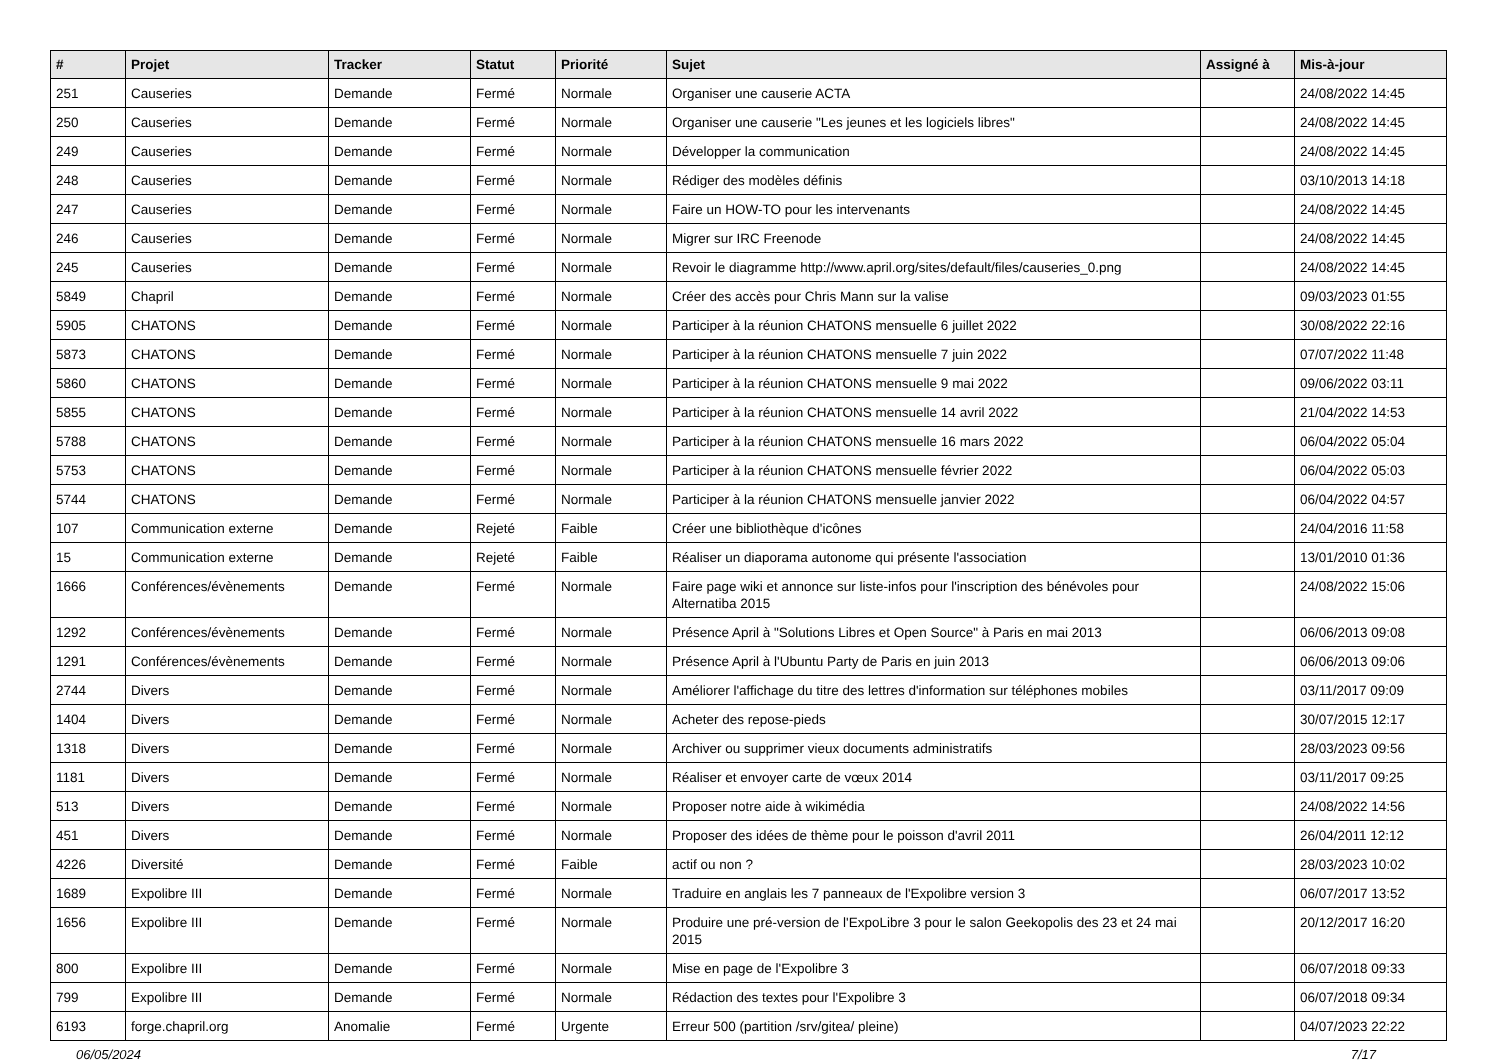| # | Projet | Tracker | Statut | Priorité | Sujet | Assigné à | Mis-à-jour |
| --- | --- | --- | --- | --- | --- | --- | --- |
| 251 | Causeries | Demande | Fermé | Normale | Organiser une causerie ACTA | | 24/08/2022 14:45 |
| 250 | Causeries | Demande | Fermé | Normale | Organiser une causerie "Les jeunes et les logiciels libres" | | 24/08/2022 14:45 |
| 249 | Causeries | Demande | Fermé | Normale | Développer la communication | | 24/08/2022 14:45 |
| 248 | Causeries | Demande | Fermé | Normale | Rédiger des modèles définis | | 03/10/2013 14:18 |
| 247 | Causeries | Demande | Fermé | Normale | Faire un HOW-TO pour les intervenants | | 24/08/2022 14:45 |
| 246 | Causeries | Demande | Fermé | Normale | Migrer sur IRC Freenode | | 24/08/2022 14:45 |
| 245 | Causeries | Demande | Fermé | Normale | Revoir le diagramme http://www.april.org/sites/default/files/causeries_0.png | | 24/08/2022 14:45 |
| 5849 | Chapril | Demande | Fermé | Normale | Créer des accès pour Chris Mann sur la valise | | 09/03/2023 01:55 |
| 5905 | CHATONS | Demande | Fermé | Normale | Participer à la réunion CHATONS mensuelle 6 juillet 2022 | | 30/08/2022 22:16 |
| 5873 | CHATONS | Demande | Fermé | Normale | Participer à la réunion CHATONS mensuelle 7 juin 2022 | | 07/07/2022 11:48 |
| 5860 | CHATONS | Demande | Fermé | Normale | Participer à la réunion CHATONS mensuelle 9 mai 2022 | | 09/06/2022 03:11 |
| 5855 | CHATONS | Demande | Fermé | Normale | Participer à la réunion CHATONS mensuelle 14 avril 2022 | | 21/04/2022 14:53 |
| 5788 | CHATONS | Demande | Fermé | Normale | Participer à la réunion CHATONS mensuelle 16 mars 2022 | | 06/04/2022 05:04 |
| 5753 | CHATONS | Demande | Fermé | Normale | Participer à la réunion CHATONS mensuelle février 2022 | | 06/04/2022 05:03 |
| 5744 | CHATONS | Demande | Fermé | Normale | Participer à la réunion CHATONS mensuelle janvier 2022 | | 06/04/2022 04:57 |
| 107 | Communication externe | Demande | Rejeté | Faible | Créer une bibliothèque d'icônes | | 24/04/2016 11:58 |
| 15 | Communication externe | Demande | Rejeté | Faible | Réaliser un diaporama autonome qui présente l'association | | 13/01/2010 01:36 |
| 1666 | Conférences/évènements | Demande | Fermé | Normale | Faire page wiki et annonce sur liste-infos pour l'inscription des bénévoles pour Alternatiba 2015 | | 24/08/2022 15:06 |
| 1292 | Conférences/évènements | Demande | Fermé | Normale | Présence April à "Solutions Libres et Open Source" à Paris en mai 2013 | | 06/06/2013 09:08 |
| 1291 | Conférences/évènements | Demande | Fermé | Normale | Présence April à l'Ubuntu Party de Paris en juin 2013 | | 06/06/2013 09:06 |
| 2744 | Divers | Demande | Fermé | Normale | Améliorer l'affichage du titre des lettres d'information sur téléphones mobiles | | 03/11/2017 09:09 |
| 1404 | Divers | Demande | Fermé | Normale | Acheter des repose-pieds | | 30/07/2015 12:17 |
| 1318 | Divers | Demande | Fermé | Normale | Archiver ou supprimer vieux documents administratifs | | 28/03/2023 09:56 |
| 1181 | Divers | Demande | Fermé | Normale | Réaliser et envoyer carte de vœux 2014 | | 03/11/2017 09:25 |
| 513 | Divers | Demande | Fermé | Normale | Proposer notre aide à wikimédia | | 24/08/2022 14:56 |
| 451 | Divers | Demande | Fermé | Normale | Proposer des idées de thème pour le poisson d'avril 2011 | | 26/04/2011 12:12 |
| 4226 | Diversité | Demande | Fermé | Faible | actif ou non ? | | 28/03/2023 10:02 |
| 1689 | Expolibre III | Demande | Fermé | Normale | Traduire en anglais les 7 panneaux de l'Expolibre version 3 | | 06/07/2017 13:52 |
| 1656 | Expolibre III | Demande | Fermé | Normale | Produire une pré-version de l'ExpoLibre 3 pour le salon Geekopolis des 23 et 24 mai 2015 | | 20/12/2017 16:20 |
| 800 | Expolibre III | Demande | Fermé | Normale | Mise en page de l'Expolibre 3 | | 06/07/2018 09:33 |
| 799 | Expolibre III | Demande | Fermé | Normale | Rédaction des textes pour l'Expolibre 3 | | 06/07/2018 09:34 |
| 6193 | forge.chapril.org | Anomalie | Fermé | Urgente | Erreur 500 (partition /srv/gitea/ pleine) | | 04/07/2023 22:22 |
06/05/2024 7/17